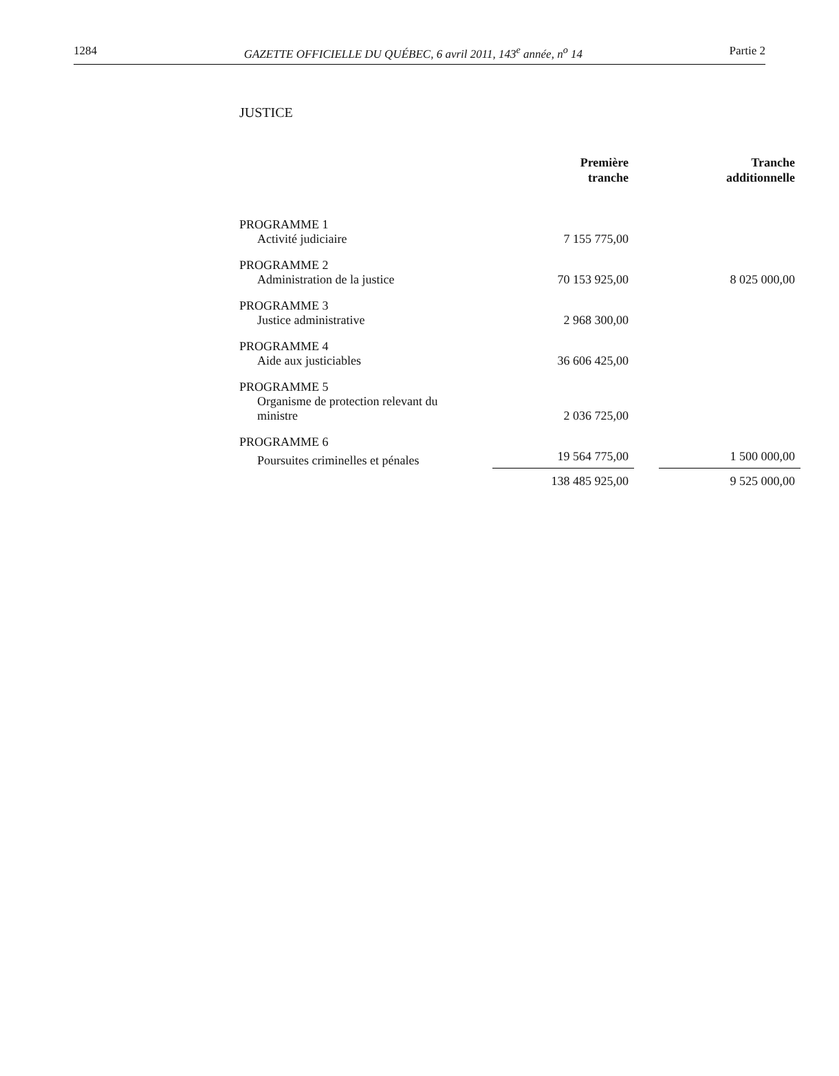1284 GAZETTE OFFICIELLE DU QUÉBEC, 6 avril 2011, 143<sup>e</sup> année, n<sup>o</sup> 14 Partie 2
JUSTICE
| | Première tranche | | Tranche additionnelle |
| --- | --- | --- | --- |
| PROGRAMME 1 | | | |
| Activité judiciaire | 7 155 775,00 | | |
| PROGRAMME 2 | | | |
| Administration de la justice | 70 153 925,00 | | 8 025 000,00 |
| PROGRAMME 3 | | | |
| Justice administrative | 2 968 300,00 | | |
| PROGRAMME 4 | | | |
| Aide aux justiciables | 36 606 425,00 | | |
| PROGRAMME 5 | | | |
| Organisme de protection relevant du ministre | 2 036 725,00 | | |
| PROGRAMME 6 | | | |
| Poursuites criminelles et pénales | 19 564 775,00 | | 1 500 000,00 |
| | 138 485 925,00 | | 9 525 000,00 |